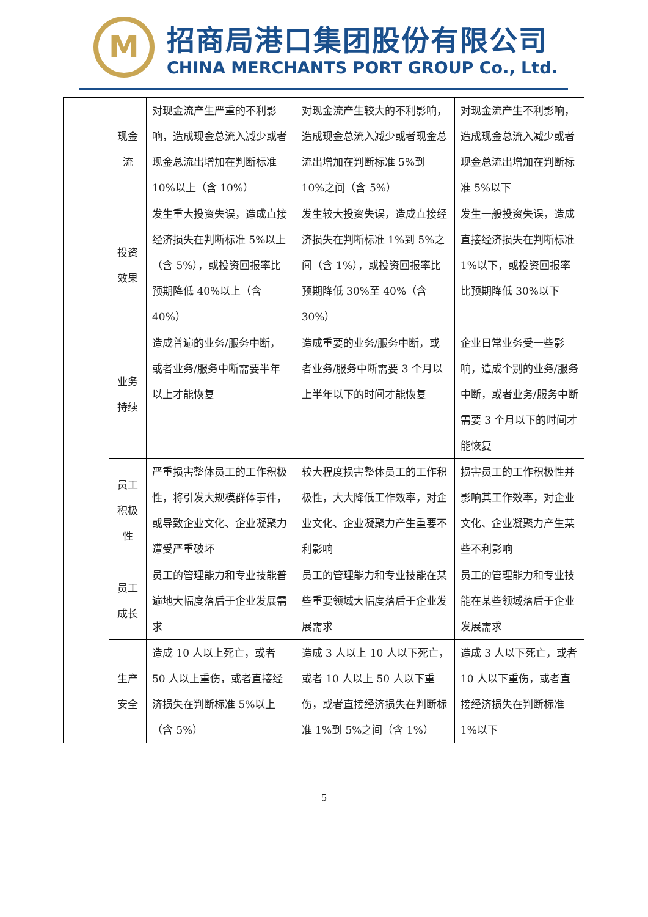M
招商局港口集团股份有限公司
CHINA MERCHANTS PORT GROUP Co., Ltd.
| | 现金流 | 对现金流产生严重的不利影响，造成现金总流入减少或者现金总流出增加在判断标准 10%以上（含 10%） | 对现金流产生较大的不利影响，造成现金总流入减少或者现金总流出增加在判断标准 5%到 10%之间（含 5%） | 对现金流产生不利影响，造成现金总流入减少或者现金总流出增加在判断标准 5%以下 |
| | 投资效果 | 发生重大投资失误，造成直接经济损失在判断标准 5%以上（含 5%），或投资回报率比预期降低 40%以上（含 40%） | 发生较大投资失误，造成直接经济损失在判断标准 1%到 5%之间（含 1%），或投资回报率比预期降低 30%至 40%（含 30%） | 发生一般投资失误，造成直接经济损失在判断标准 1%以下，或投资回报率比预期降低 30%以下 |
| | 业务持续 | 造成普遍的业务/服务中断，或者业务/服务中断需要半年以上才能恢复 | 造成重要的业务/服务中断，或者业务/服务中断需要 3 个月以上半年以下的时间才能恢复 | 企业日常业务受一些影响，造成个别的业务/服务中断，或者业务/服务中断需要 3 个月以下的时间才能恢复 |
| | 员工积极性 | 严重损害整体员工的工作积极性，将引发大规模群体事件，或导致企业文化、企业凝聚力遭受严重破坏 | 较大程度损害整体员工的工作积极性，大大降低工作效率，对企业文化、企业凝聚力产生重要不利影响 | 损害员工的工作积极性并影响其工作效率，对企业文化、企业凝聚力产生某些不利影响 |
| | 员工成长 | 员工的管理能力和专业技能普遍地大幅度落后于企业发展需求 | 员工的管理能力和专业技能在某些重要领域大幅度落后于企业发展需求 | 员工的管理能力和专业技能在某些领域落后于企业发展需求 |
| | 生产安全 | 造成 10 人以上死亡，或者 50 人以上重伤，或者直接经济损失在判断标准 5%以上（含 5%） | 造成 3 人以上 10 人以下死亡，或者 10 人以上 50 人以下重伤，或者直接经济损失在判断标准 1%到 5%之间（含 1%） | 造成 3 人以下死亡，或者 10 人以下重伤，或者直接经济损失在判断标准 1%以下 |
5